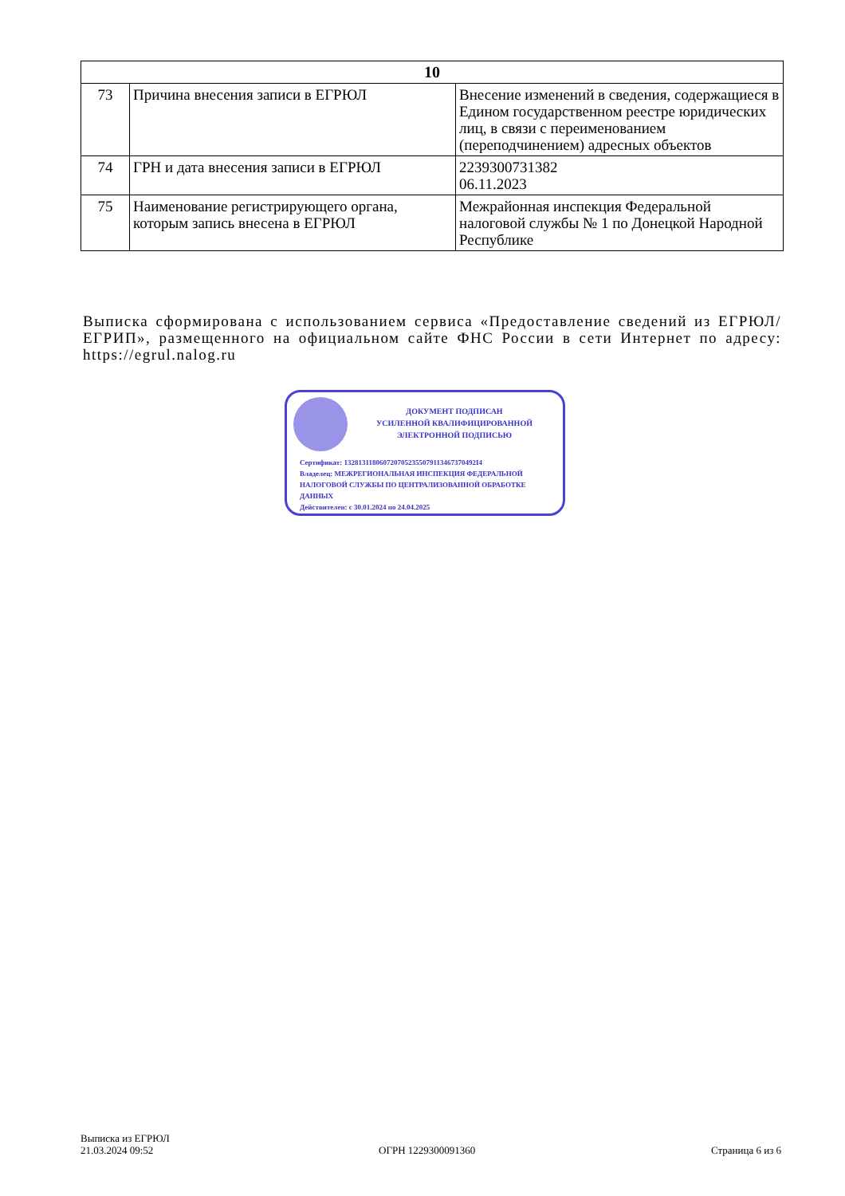| 10 | | |
| --- | --- | --- |
| 73 | Причина внесения записи в ЕГРЮЛ | Внесение изменений в сведения, содержащиеся в Едином государственном реестре юридических лиц, в связи с переименованием (переподчинением) адресных объектов |
| 74 | ГРН и дата внесения записи в ЕГРЮЛ | 2239300731382 06.11.2023 |
| 75 | Наименование регистрирующего органа, которым запись внесена в ЕГРЮЛ | Межрайонная инспекция Федеральной налоговой службы № 1 по Донецкой Народной Республике |
Выписка сформирована с использованием сервиса «Предоставление сведений из ЕГРЮЛ/ЕГРИП», размещенного на официальном сайте ФНС России в сети Интернет по адресу: https://egrul.nalog.ru
ДОКУМЕНТ ПОДПИСАН
УСИЛЕННОЙ КВАЛИФИЦИРОВАННОЙ
ЭЛЕКТРОННОЙ ПОДПИСЬЮ
Сертификат: 1328131180607207052355079113467370492I4
Владелец: МЕЖРЕГИОНАЛЬНАЯ ИНСПЕКЦИЯ ФЕДЕРАЛЬНОЙ НАЛОГОВОЙ СЛУЖБЫ ПО ЦЕНТРАЛИЗОВАННОЙ ОБРАБОТКЕ ДАННЫХ
Действителен: с 30.01.2024 по 24.04.2025
Выписка из ЕГРЮЛ
21.03.2024 09:52
ОГРН 1229300091360 Страница 6 из 6